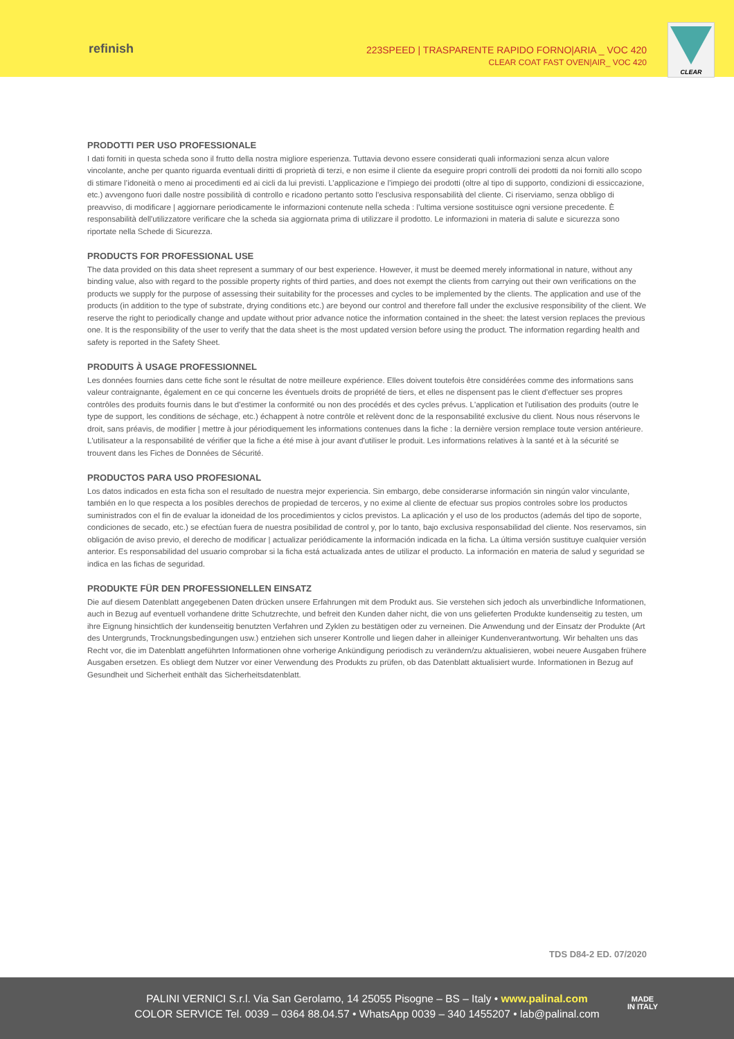refinish
223SPEED | TRASPARENTE RAPIDO FORNO|ARIA _ VOC 420
CLEAR COAT FAST OVEN|AIR_ VOC 420
CLEAR
PRODOTTI PER USO PROFESSIONALE
I dati forniti in questa scheda sono il frutto della nostra migliore esperienza. Tuttavia devono essere considerati quali informazioni senza alcun valore vincolante, anche per quanto riguarda eventuali diritti di proprietà di terzi, e non esime il cliente da eseguire propri controlli dei prodotti da noi forniti allo scopo di stimare l’idoneità o meno ai procedimenti ed ai cicli da lui previsti. L’applicazione e l’impiego dei prodotti (oltre al tipo di supporto, condizioni di essiccazione, etc.) avvengono fuori dalle nostre possibilità di controllo e ricadono pertanto sotto l’esclusiva responsabilità del cliente. Ci riserviamo, senza obbligo di preavviso, di modificare | aggiornare periodicamente le informazioni contenute nella scheda : l’ultima versione sostituisce ogni versione precedente. È responsabilità dell'utilizzatore verificare che la scheda sia aggiornata prima di utilizzare il prodotto. Le informazioni in materia di salute e sicurezza sono riportate nella Schede di Sicurezza.
PRODUCTS FOR PROFESSIONAL USE
The data provided on this data sheet represent a summary of our best experience. However, it must be deemed merely informational in nature, without any binding value, also with regard to the possible property rights of third parties, and does not exempt the clients from carrying out their own verifications on the products we supply for the purpose of assessing their suitability for the processes and cycles to be implemented by the clients. The application and use of the products (in addition to the type of substrate, drying conditions etc.) are beyond our control and therefore fall under the exclusive responsibility of the client. We reserve the right to periodically change and update without prior advance notice the information contained in the sheet: the latest version replaces the previous one. It is the responsibility of the user to verify that the data sheet is the most updated version before using the product. The information regarding health and safety is reported in the Safety Sheet.
PRODUITS À USAGE PROFESSIONNEL
Les données fournies dans cette fiche sont le résultat de notre meilleure expérience. Elles doivent toutefois être considérées comme des informations sans valeur contraignante, également en ce qui concerne les éventuels droits de propriété de tiers, et elles ne dispensent pas le client d'effectuer ses propres contrôles des produits fournis dans le but d'estimer la conformité ou non des procédés et des cycles prévus. L'application et l'utilisation des produits (outre le type de support, les conditions de séchage, etc.) échappent à notre contrôle et relèvent donc de la responsabilité exclusive du client. Nous nous réservons le droit, sans préavis, de modifier | mettre à jour périodiquement les informations contenues dans la fiche : la dernière version remplace toute version antérieure. L'utilisateur a la responsabilité de vérifier que la fiche a été mise à jour avant d'utiliser le produit. Les informations relatives à la santé et à la sécurité se trouvent dans les Fiches de Données de Sécurité.
PRODUCTOS PARA USO PROFESIONAL
Los datos indicados en esta ficha son el resultado de nuestra mejor experiencia. Sin embargo, debe considerarse información sin ningún valor vinculante, también en lo que respecta a los posibles derechos de propiedad de terceros, y no exime al cliente de efectuar sus propios controles sobre los productos suministrados con el fin de evaluar la idoneidad de los procedimientos y ciclos previstos. La aplicación y el uso de los productos (además del tipo de soporte, condiciones de secado, etc.) se efectúan fuera de nuestra posibilidad de control y, por lo tanto, bajo exclusiva responsabilidad del cliente. Nos reservamos, sin obligación de aviso previo, el derecho de modificar | actualizar periódicamente la información indicada en la ficha. La última versión sustituye cualquier versión anterior. Es responsabilidad del usuario comprobar si la ficha está actualizada antes de utilizar el producto. La información en materia de salud y seguridad se indica en las fichas de seguridad.
PRODUKTE FÜR DEN PROFESSIONELLEN EINSATZ
Die auf diesem Datenblatt angegebenen Daten drücken unsere Erfahrungen mit dem Produkt aus. Sie verstehen sich jedoch als unverbindliche Informationen, auch in Bezug auf eventuell vorhandene dritte Schutzrechte, und befreit den Kunden daher nicht, die von uns gelieferten Produkte kundenseitig zu testen, um ihre Eignung hinsichtlich der kundenseitig benutzten Verfahren und Zyklen zu bestätigen oder zu verneinen. Die Anwendung und der Einsatz der Produkte (Art des Untergrunds, Trocknungsbedingungen usw.) entziehen sich unserer Kontrolle und liegen daher in alleiniger Kundenverantwortung. Wir behalten uns das Recht vor, die im Datenblatt angeführten Informationen ohne vorherige Ankündigung periodisch zu verändern/zu aktualisieren, wobei neuere Ausgaben frühere Ausgaben ersetzen. Es obliegt dem Nutzer vor einer Verwendung des Produkts zu prüfen, ob das Datenblatt aktualisiert wurde. Informationen in Bezug auf Gesundheit und Sicherheit enthält das Sicherheitsdatenblatt.
TDS D84-2 ED. 07/2020
PALINI VERNICI S.r.l. Via San Gerolamo, 14 25055 Pisogne – BS – Italy • www.palinal.com
COLOR SERVICE Tel. 0039 – 0364 88.04.57 • WhatsApp 0039 – 340 1455207 • lab@palinal.com
MADE
IN ITALY